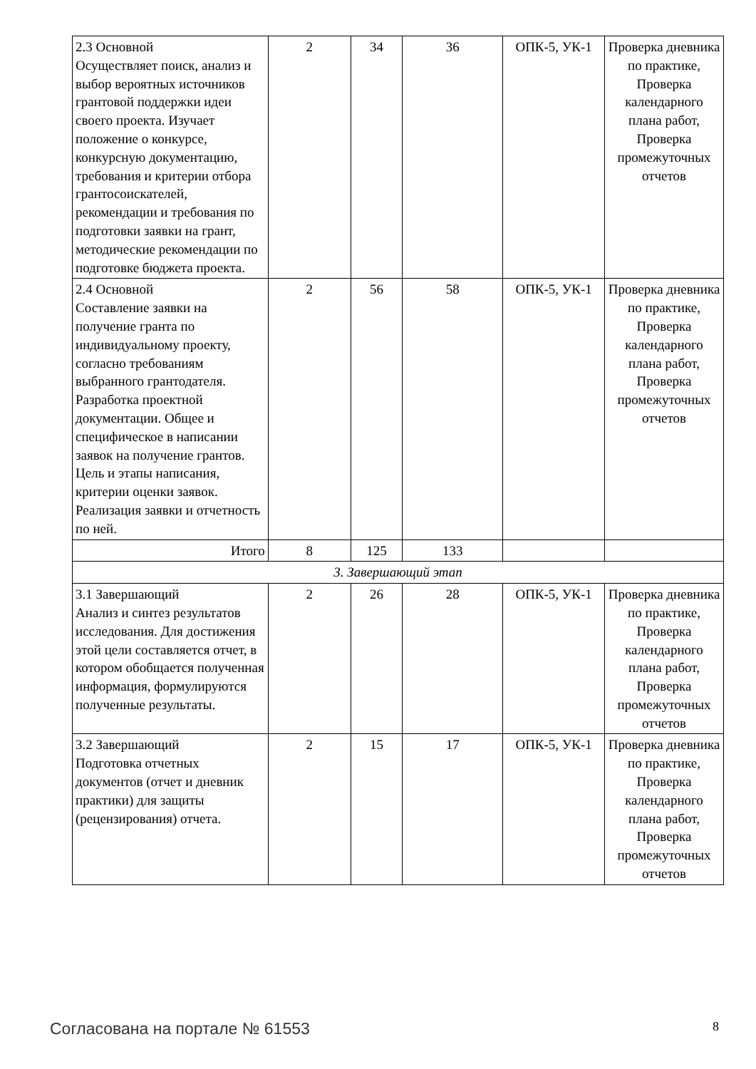| 2.3 Основной Осуществляет поиск, анализ и выбор вероятных источников грантовой поддержки идеи своего проекта. Изучает положение о конкурсе, конкурсную документацию, требования и критерии отбора грантосоискателей, рекомендации и требования по подготовки заявки на грант, методические рекомендации по подготовке бюджета проекта. | 2 | 34 | 36 | ОПК-5, УК-1 | Проверка дневника по практике, Проверка календарного плана работ, Проверка промежуточных отчетов |
| 2.4 Основной Составление заявки на получение гранта по индивидуальному проекту, согласно требованиям выбранного грантодателя. Разработка проектной документации. Общее и специфическое в написании заявок на получение грантов. Цель и этапы написания, критерии оценки заявок. Реализация заявки и отчетность по ней. | 2 | 56 | 58 | ОПК-5, УК-1 | Проверка дневника по практике, Проверка календарного плана работ, Проверка промежуточных отчетов |
| Итого | 8 | 125 | 133 | | |
| 3. Завершающий этап | | | | | |
| 3.1 Завершающий Анализ и синтез результатов исследования. Для достижения этой цели составляется отчет, в котором обобщается полученная информация, формулируются полученные результаты. | 2 | 26 | 28 | ОПК-5, УК-1 | Проверка дневника по практике, Проверка календарного плана работ, Проверка промежуточных отчетов |
| 3.2 Завершающий Подготовка отчетных документов (отчет и дневник практики) для защиты (рецензирования) отчета. | 2 | 15 | 17 | ОПК-5, УК-1 | Проверка дневника по практике, Проверка календарного плана работ, Проверка промежуточных отчетов |
Согласована на портале № 61553 8